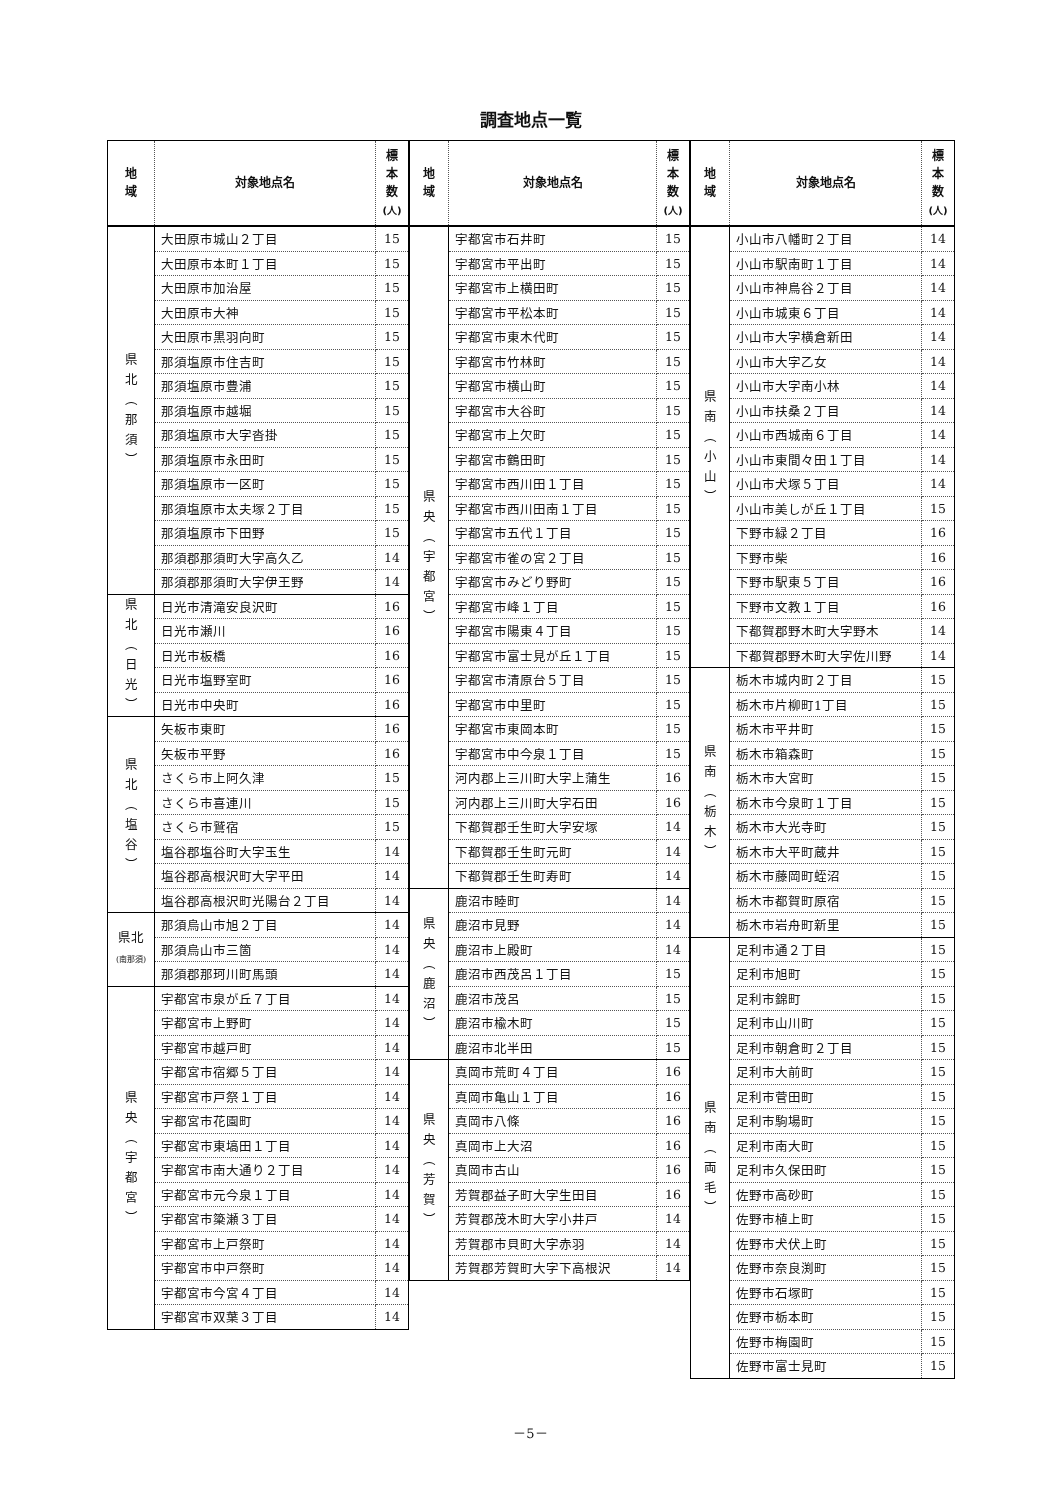調査地点一覧
| 地 域 | 対象地点名 | 標 本 数 (人) |
| --- | --- | --- |
| 県 北 ︵ 那 須 ︶ | 大田原市城山２丁目 | 15 |
| | 大田原市本町１丁目 | 15 |
| | 大田原市加治屋 | 15 |
| | 大田原市大神 | 15 |
| | 大田原市黒羽向町 | 15 |
| | 那須塩原市住吉町 | 15 |
| | 那須塩原市豊浦 | 15 |
| | 那須塩原市越堀 | 15 |
| | 那須塩原市大字沓掛 | 15 |
| | 那須塩原市永田町 | 15 |
| | 那須塩原市一区町 | 15 |
| | 那須塩原市太夫塚２丁目 | 15 |
| | 那須塩原市下田野 | 15 |
| | 那須郡那須町大字高久乙 | 14 |
| | 那須郡那須町大字伊王野 | 14 |
| 県 北 ︵ 日 光 ︶ | 日光市清滝安良沢町 | 16 |
| | 日光市瀬川 | 16 |
| | 日光市板橋 | 16 |
| | 日光市塩野室町 | 16 |
| | 日光市中央町 | 16 |
| 県 北 ︵ 塩 谷 ︶ | 矢板市東町 | 16 |
| | 矢板市平野 | 16 |
| | さくら市上阿久津 | 15 |
| | さくら市喜連川 | 15 |
| | さくら市鷲宿 | 15 |
| | 塩谷郡塩谷町大字玉生 | 14 |
| | 塩谷郡高根沢町大字平田 | 14 |
| | 塩谷郡高根沢町光陽台２丁目 | 14 |
| 県北 (南那須) | 那須烏山市旭２丁目 | 14 |
| | 那須烏山市三箇 | 14 |
| | 那須郡那珂川町馬頭 | 14 |
| 県 央 ︵ 宇 都 宮 ︶ | 宇都宮市泉が丘７丁目 | 14 |
| | 宇都宮市上野町 | 14 |
| | 宇都宮市越戸町 | 14 |
| | 宇都宮市宿郷５丁目 | 14 |
| | 宇都宮市戸祭１丁目 | 14 |
| | 宇都宮市花園町 | 14 |
| | 宇都宮市東塙田１丁目 | 14 |
| | 宇都宮市南大通り２丁目 | 14 |
| | 宇都宮市元今泉１丁目 | 14 |
| | 宇都宮市簗瀬３丁目 | 14 |
| | 宇都宮市上戸祭町 | 14 |
| | 宇都宮市中戸祭町 | 14 |
| | 宇都宮市今宮４丁目 | 14 |
| | 宇都宮市双葉３丁目 | 14 |
| 地 域 | 対象地点名 | 標 本 数 (人) |
| --- | --- | --- |
| 県 央 ︵ 宇 都 宮 ︶ | 宇都宮市石井町 | 15 |
| | 宇都宮市平出町 | 15 |
| | 宇都宮市上横田町 | 15 |
| | 宇都宮市平松本町 | 15 |
| | 宇都宮市東木代町 | 15 |
| | 宇都宮市竹林町 | 15 |
| | 宇都宮市横山町 | 15 |
| | 宇都宮市大谷町 | 15 |
| | 宇都宮市上欠町 | 15 |
| | 宇都宮市鶴田町 | 15 |
| | 宇都宮市西川田１丁目 | 15 |
| | 宇都宮市西川田南１丁目 | 15 |
| | 宇都宮市五代１丁目 | 15 |
| | 宇都宮市雀の宮２丁目 | 15 |
| | 宇都宮市みどり野町 | 15 |
| | 宇都宮市峰１丁目 | 15 |
| | 宇都宮市陽東４丁目 | 15 |
| | 宇都宮市富士見が丘１丁目 | 15 |
| | 宇都宮市清原台５丁目 | 15 |
| | 宇都宮市中里町 | 15 |
| | 宇都宮市東岡本町 | 15 |
| | 宇都宮市中今泉１丁目 | 15 |
| | 河内郡上三川町大字上蒲生 | 16 |
| | 河内郡上三川町大字石田 | 16 |
| | 下都賀郡壬生町大字安塚 | 14 |
| | 下都賀郡壬生町元町 | 14 |
| | 下都賀郡壬生町寿町 | 14 |
| 県 央 ︵ 鹿 沼 ︶ | 鹿沼市睦町 | 14 |
| | 鹿沼市見野 | 14 |
| | 鹿沼市上殿町 | 14 |
| | 鹿沼市西茂呂１丁目 | 15 |
| | 鹿沼市茂呂 | 15 |
| | 鹿沼市楡木町 | 15 |
| | 鹿沼市北半田 | 15 |
| 県 央 ︵ 芳 賀 ︶ | 真岡市荒町４丁目 | 16 |
| | 真岡市亀山１丁目 | 16 |
| | 真岡市八條 | 16 |
| | 真岡市上大沼 | 16 |
| | 真岡市古山 | 16 |
| | 芳賀郡益子町大字生田目 | 16 |
| | 芳賀郡茂木町大字小井戸 | 14 |
| | 芳賀郡市貝町大字赤羽 | 14 |
| | 芳賀郡芳賀町大字下高根沢 | 14 |
| 地 域 | 対象地点名 | 標 本 数 (人) |
| --- | --- | --- |
| 県 南 ︵ 小 山 ︶ | 小山市八幡町２丁目 | 14 |
| | 小山市駅南町１丁目 | 14 |
| | 小山市神鳥谷２丁目 | 14 |
| | 小山市城東６丁目 | 14 |
| | 小山市大字横倉新田 | 14 |
| | 小山市大字乙女 | 14 |
| | 小山市大字南小林 | 14 |
| | 小山市扶桑２丁目 | 14 |
| | 小山市西城南６丁目 | 14 |
| | 小山市東間々田１丁目 | 14 |
| | 小山市犬塚５丁目 | 14 |
| | 小山市美しが丘１丁目 | 15 |
| | 下野市緑２丁目 | 16 |
| | 下野市柴 | 16 |
| | 下野市駅東５丁目 | 16 |
| | 下野市文教１丁目 | 16 |
| | 下都賀郡野木町大字野木 | 14 |
| | 下都賀郡野木町大字佐川野 | 14 |
| 県 南 ︵ 栃 木 ︶ | 栃木市城内町２丁目 | 15 |
| | 栃木市片柳町1丁目 | 15 |
| | 栃木市平井町 | 15 |
| | 栃木市箱森町 | 15 |
| | 栃木市大宮町 | 15 |
| | 栃木市今泉町１丁目 | 15 |
| | 栃木市大光寺町 | 15 |
| | 栃木市大平町蔵井 | 15 |
| | 栃木市藤岡町蛭沼 | 15 |
| | 栃木市都賀町原宿 | 15 |
| | 栃木市岩舟町新里 | 15 |
| 県 南 ︵ 両 毛 ︶ | 足利市通２丁目 | 15 |
| | 足利市旭町 | 15 |
| | 足利市錦町 | 15 |
| | 足利市山川町 | 15 |
| | 足利市朝倉町２丁目 | 15 |
| | 足利市大前町 | 15 |
| | 足利市菅田町 | 15 |
| | 足利市駒場町 | 15 |
| | 足利市南大町 | 15 |
| | 足利市久保田町 | 15 |
| | 佐野市高砂町 | 15 |
| | 佐野市植上町 | 15 |
| | 佐野市犬伏上町 | 15 |
| | 佐野市奈良渕町 | 15 |
| | 佐野市石塚町 | 15 |
| | 佐野市栃本町 | 15 |
| | 佐野市梅園町 | 15 |
| | 佐野市富士見町 | 15 |
－5－